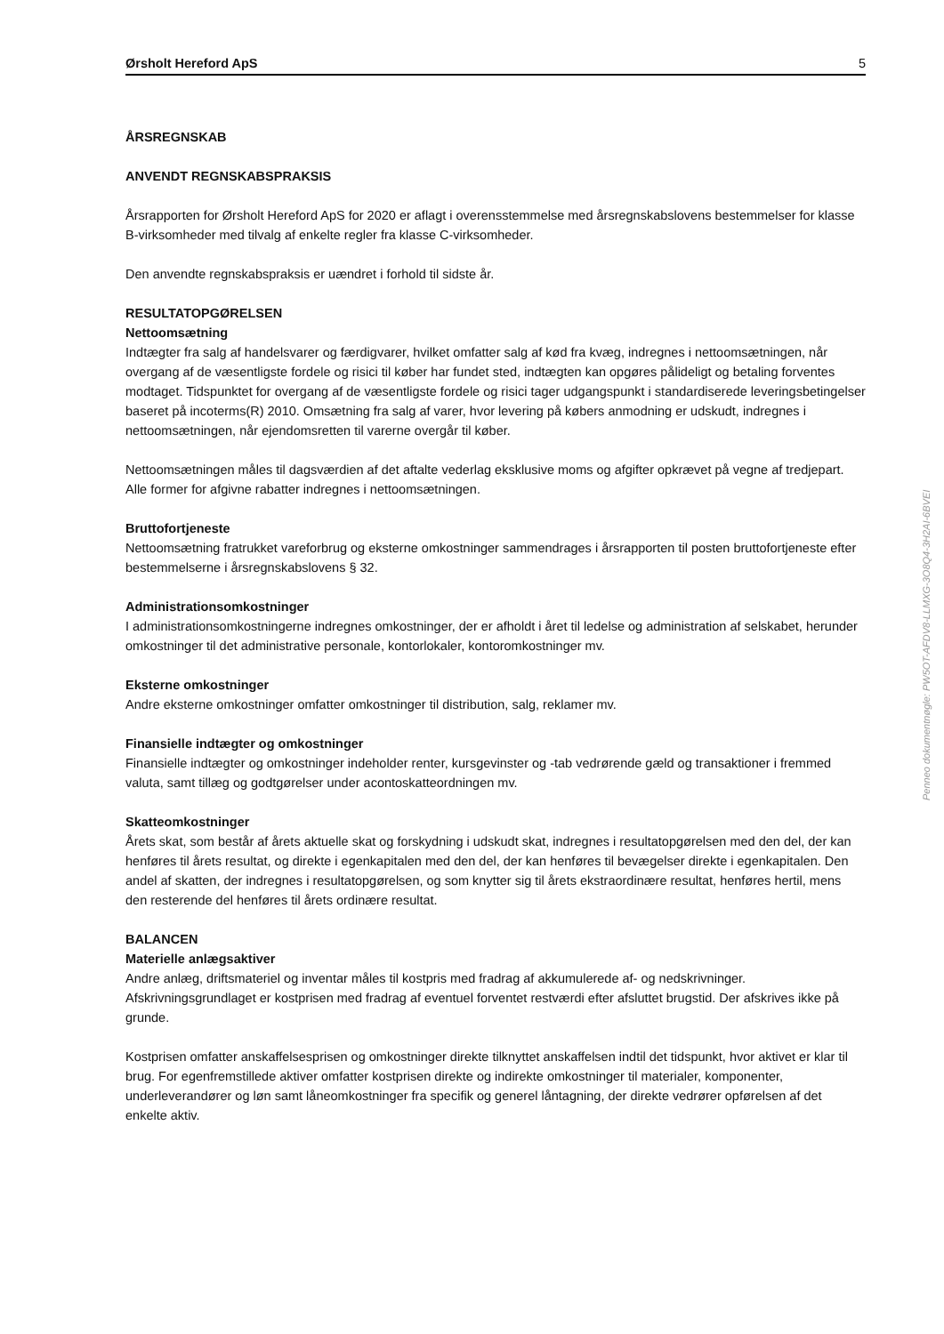Ørsholt Hereford ApS 5
ÅRSREGNSKAB
ANVENDT REGNSKABSPRAKSIS
Årsrapporten for Ørsholt Hereford ApS for 2020 er aflagt i overensstemmelse med årsregnskabslovens bestemmelser for klasse B-virksomheder med tilvalg af enkelte regler fra klasse C-virksomheder.
Den anvendte regnskabspraksis er uændret i forhold til sidste år.
RESULTATOPGØRELSEN
Nettoomsætning
Indtægter fra salg af handelsvarer og færdigvarer, hvilket omfatter salg af kød fra kvæg, indregnes i nettoomsætningen, når overgang af de væsentligste fordele og risici til køber har fundet sted, indtægten kan opgøres pålideligt og betaling forventes modtaget. Tidspunktet for overgang af de væsentligste fordele og risici tager udgangspunkt i standardiserede leveringsbetingelser baseret på incoterms(R) 2010. Omsætning fra salg af varer, hvor levering på købers anmodning er udskudt, indregnes i nettoomsætningen, når ejendomsretten til varerne overgår til køber.
Nettoomsætningen måles til dagsværdien af det aftalte vederlag eksklusive moms og afgifter opkrævet på vegne af tredjepart. Alle former for afgivne rabatter indregnes i nettoomsætningen.
Bruttofortjeneste
Nettoomsætning fratrukket vareforbrug og eksterne omkostninger sammendrages i årsrapporten til posten bruttofortjeneste efter bestemmelserne i årsregnskabslovens § 32.
Administrationsomkostninger
I administrationsomkostningerne indregnes omkostninger, der er afholdt i året til ledelse og administration af selskabet, herunder omkostninger til det administrative personale, kontorlokaler, kontoromkostninger mv.
Eksterne omkostninger
Andre eksterne omkostninger omfatter omkostninger til distribution, salg, reklamer mv.
Finansielle indtægter og omkostninger
Finansielle indtægter og omkostninger indeholder renter, kursgevinster og -tab vedrørende gæld og transaktioner i fremmed valuta, samt tillæg og godtgørelser under acontoskatteordningen mv.
Skatteomkostninger
Årets skat, som består af årets aktuelle skat og forskydning i udskudt skat, indregnes i resultatopgørelsen med den del, der kan henføres til årets resultat, og direkte i egenkapitalen med den del, der kan henføres til bevægelser direkte i egenkapitalen. Den andel af skatten, der indregnes i resultatopgørelsen, og som knytter sig til årets ekstraordinære resultat, henføres hertil, mens den resterende del henføres til årets ordinære resultat.
BALANCEN
Materielle anlægsaktiver
Andre anlæg, driftsmateriel og inventar måles til kostpris med fradrag af akkumulerede af- og nedskrivninger. Afskrivningsgrundlaget er kostprisen med fradrag af eventuel forventet restværdi efter afsluttet brugstid. Der afskrives ikke på grunde.
Kostprisen omfatter anskaffelsesprisen og omkostninger direkte tilknyttet anskaffelsen indtil det tidspunkt, hvor aktivet er klar til brug. For egenfremstillede aktiver omfatter kostprisen direkte og indirekte omkostninger til materialer, komponenter, underleverandører og løn samt låneomkostninger fra specifik og generel låntagning, der direkte vedrører opførelsen af det enkelte aktiv.
Penneo dokumentnøgle: PW5OT-AFDV8-LLMXG-3O8Q4-3H2AI-6BVEI